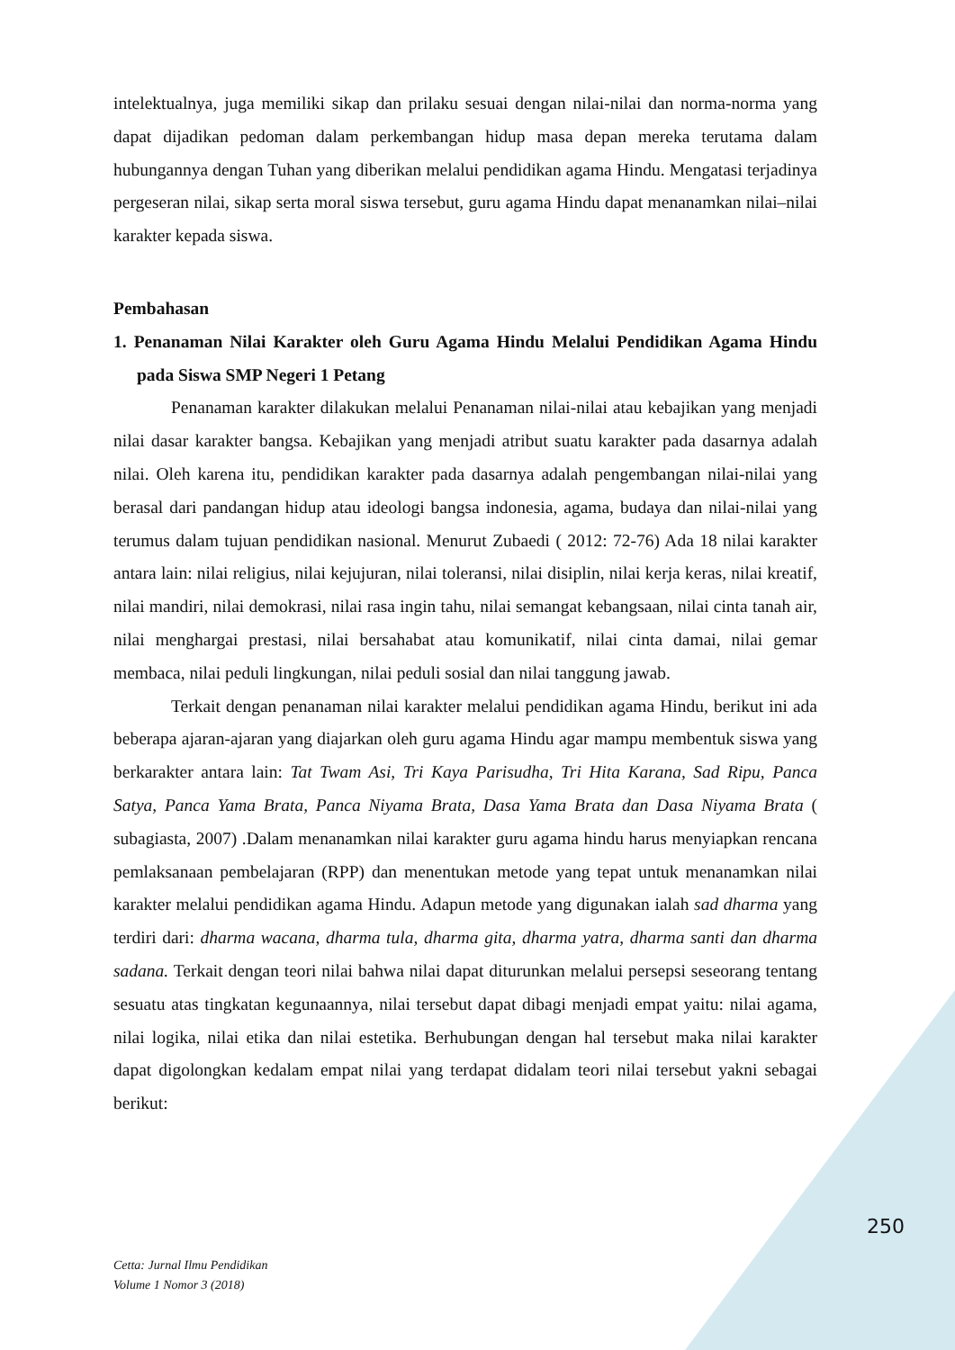intelektualnya, juga memiliki sikap dan prilaku sesuai dengan nilai-nilai dan norma-norma yang dapat dijadikan pedoman dalam perkembangan hidup masa depan mereka terutama dalam hubungannya dengan Tuhan yang diberikan melalui pendidikan agama Hindu. Mengatasi terjadinya pergeseran nilai, sikap serta moral siswa tersebut, guru agama Hindu dapat menanamkan nilai–nilai karakter kepada siswa.
Pembahasan
1. Penanaman Nilai Karakter oleh Guru Agama Hindu Melalui Pendidikan Agama Hindu pada Siswa SMP Negeri 1 Petang
Penanaman karakter dilakukan melalui Penanaman nilai-nilai atau kebajikan yang menjadi nilai dasar karakter bangsa. Kebajikan yang menjadi atribut suatu karakter pada dasarnya adalah nilai. Oleh karena itu, pendidikan karakter pada dasarnya adalah pengembangan nilai-nilai yang berasal dari pandangan hidup atau ideologi bangsa indonesia, agama, budaya dan nilai-nilai yang terumus dalam tujuan pendidikan nasional. Menurut Zubaedi ( 2012: 72-76) Ada 18 nilai karakter antara lain: nilai religius, nilai kejujuran, nilai toleransi, nilai disiplin, nilai kerja keras, nilai kreatif, nilai mandiri, nilai demokrasi, nilai rasa ingin tahu, nilai semangat kebangsaan, nilai cinta tanah air, nilai menghargai prestasi, nilai bersahabat atau komunikatif, nilai cinta damai, nilai gemar membaca, nilai peduli lingkungan, nilai peduli sosial dan nilai tanggung jawab.
Terkait dengan penanaman nilai karakter melalui pendidikan agama Hindu, berikut ini ada beberapa ajaran-ajaran yang diajarkan oleh guru agama Hindu agar mampu membentuk siswa yang berkarakter antara lain: Tat Twam Asi, Tri Kaya Parisudha, Tri Hita Karana, Sad Ripu, Panca Satya, Panca Yama Brata, Panca Niyama Brata, Dasa Yama Brata dan Dasa Niyama Brata ( subagiasta, 2007) .Dalam menanamkan nilai karakter guru agama hindu harus menyiapkan rencana pemlaksanaan pembelajaran (RPP) dan menentukan metode yang tepat untuk menanamkan nilai karakter melalui pendidikan agama Hindu. Adapun metode yang digunakan ialah sad dharma yang terdiri dari: dharma wacana, dharma tula, dharma gita, dharma yatra, dharma santi dan dharma sadana. Terkait dengan teori nilai bahwa nilai dapat diturunkan melalui persepsi seseorang tentang sesuatu atas tingkatan kegunaannya, nilai tersebut dapat dibagi menjadi empat yaitu: nilai agama, nilai logika, nilai etika dan nilai estetika. Berhubungan dengan hal tersebut maka nilai karakter dapat digolongkan kedalam empat nilai yang terdapat didalam teori nilai tersebut yakni sebagai berikut:
250
Cetta: Jurnal Ilmu Pendidikan
Volume 1 Nomor 3 (2018)